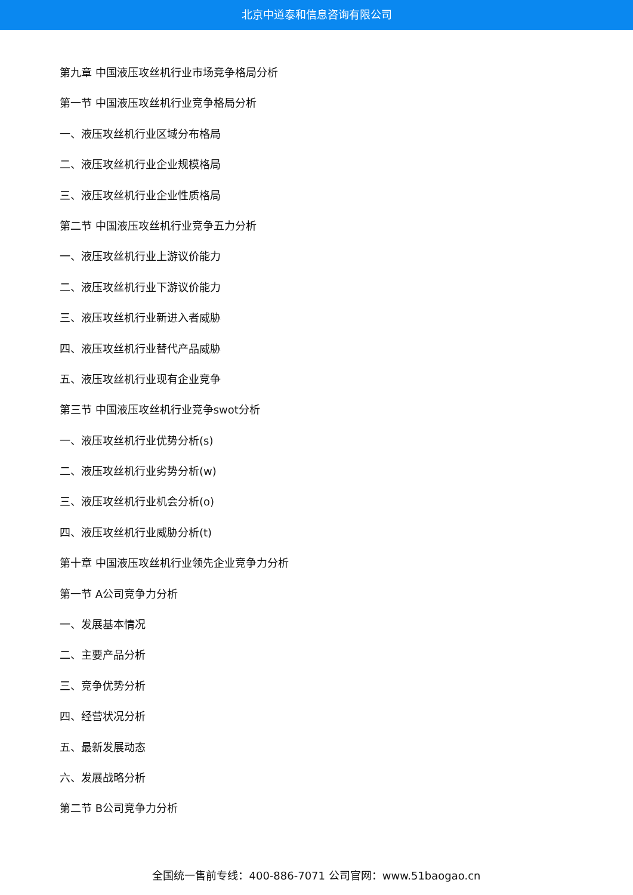北京中道泰和信息咨询有限公司
第九章 中国液压攻丝机行业市场竞争格局分析
第一节 中国液压攻丝机行业竞争格局分析
一、液压攻丝机行业区域分布格局
二、液压攻丝机行业企业规模格局
三、液压攻丝机行业企业性质格局
第二节 中国液压攻丝机行业竞争五力分析
一、液压攻丝机行业上游议价能力
二、液压攻丝机行业下游议价能力
三、液压攻丝机行业新进入者威胁
四、液压攻丝机行业替代产品威胁
五、液压攻丝机行业现有企业竞争
第三节 中国液压攻丝机行业竞争swot分析
一、液压攻丝机行业优势分析(s)
二、液压攻丝机行业劣势分析(w)
三、液压攻丝机行业机会分析(o)
四、液压攻丝机行业威胁分析(t)
第十章 中国液压攻丝机行业领先企业竞争力分析
第一节 A公司竞争力分析
一、发展基本情况
二、主要产品分析
三、竞争优势分析
四、经营状况分析
五、最新发展动态
六、发展战略分析
第二节 B公司竞争力分析
全国统一售前专线：400-886-7071 公司官网：www.51baogao.cn